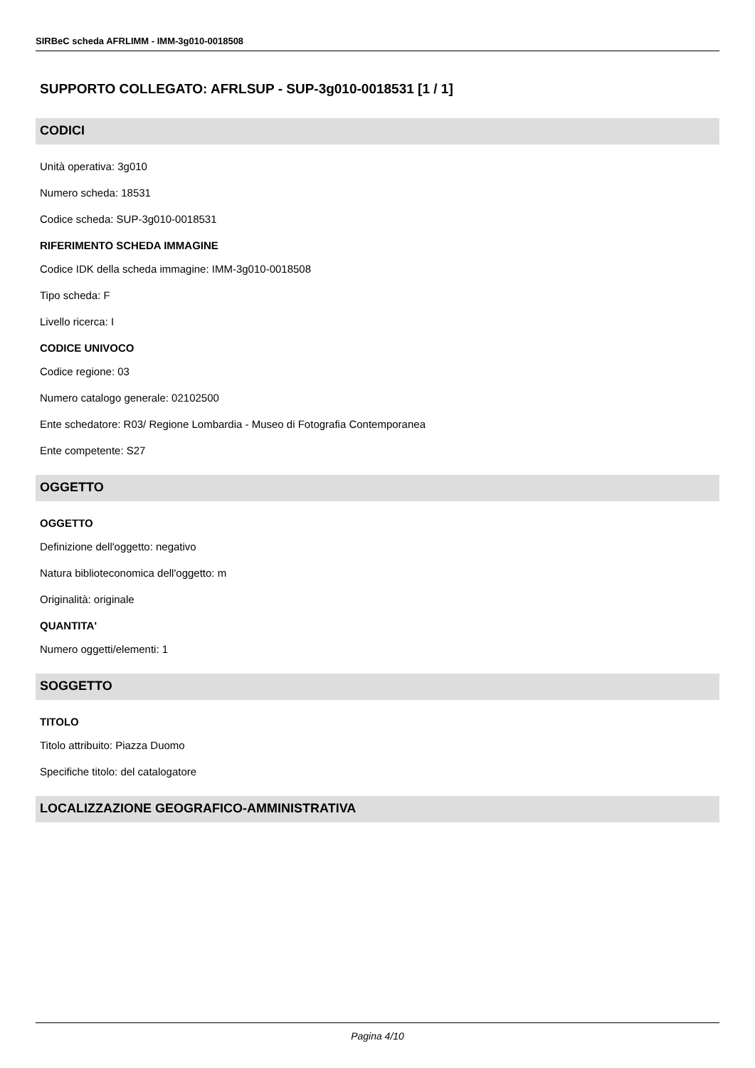SIRBeC scheda AFRLIMM - IMM-3g010-0018508
SUPPORTO COLLEGATO: AFRLSUP - SUP-3g010-0018531 [1 / 1]
CODICI
Unità operativa: 3g010
Numero scheda: 18531
Codice scheda: SUP-3g010-0018531
RIFERIMENTO SCHEDA IMMAGINE
Codice IDK della scheda immagine: IMM-3g010-0018508
Tipo scheda: F
Livello ricerca: I
CODICE UNIVOCO
Codice regione: 03
Numero catalogo generale: 02102500
Ente schedatore: R03/ Regione Lombardia - Museo di Fotografia Contemporanea
Ente competente: S27
OGGETTO
OGGETTO
Definizione dell'oggetto: negativo
Natura biblioteconomica dell'oggetto: m
Originalità: originale
QUANTITA'
Numero oggetti/elementi: 1
SOGGETTO
TITOLO
Titolo attribuito: Piazza Duomo
Specifiche titolo: del catalogatore
LOCALIZZAZIONE GEOGRAFICO-AMMINISTRATIVA
Pagina 4/10